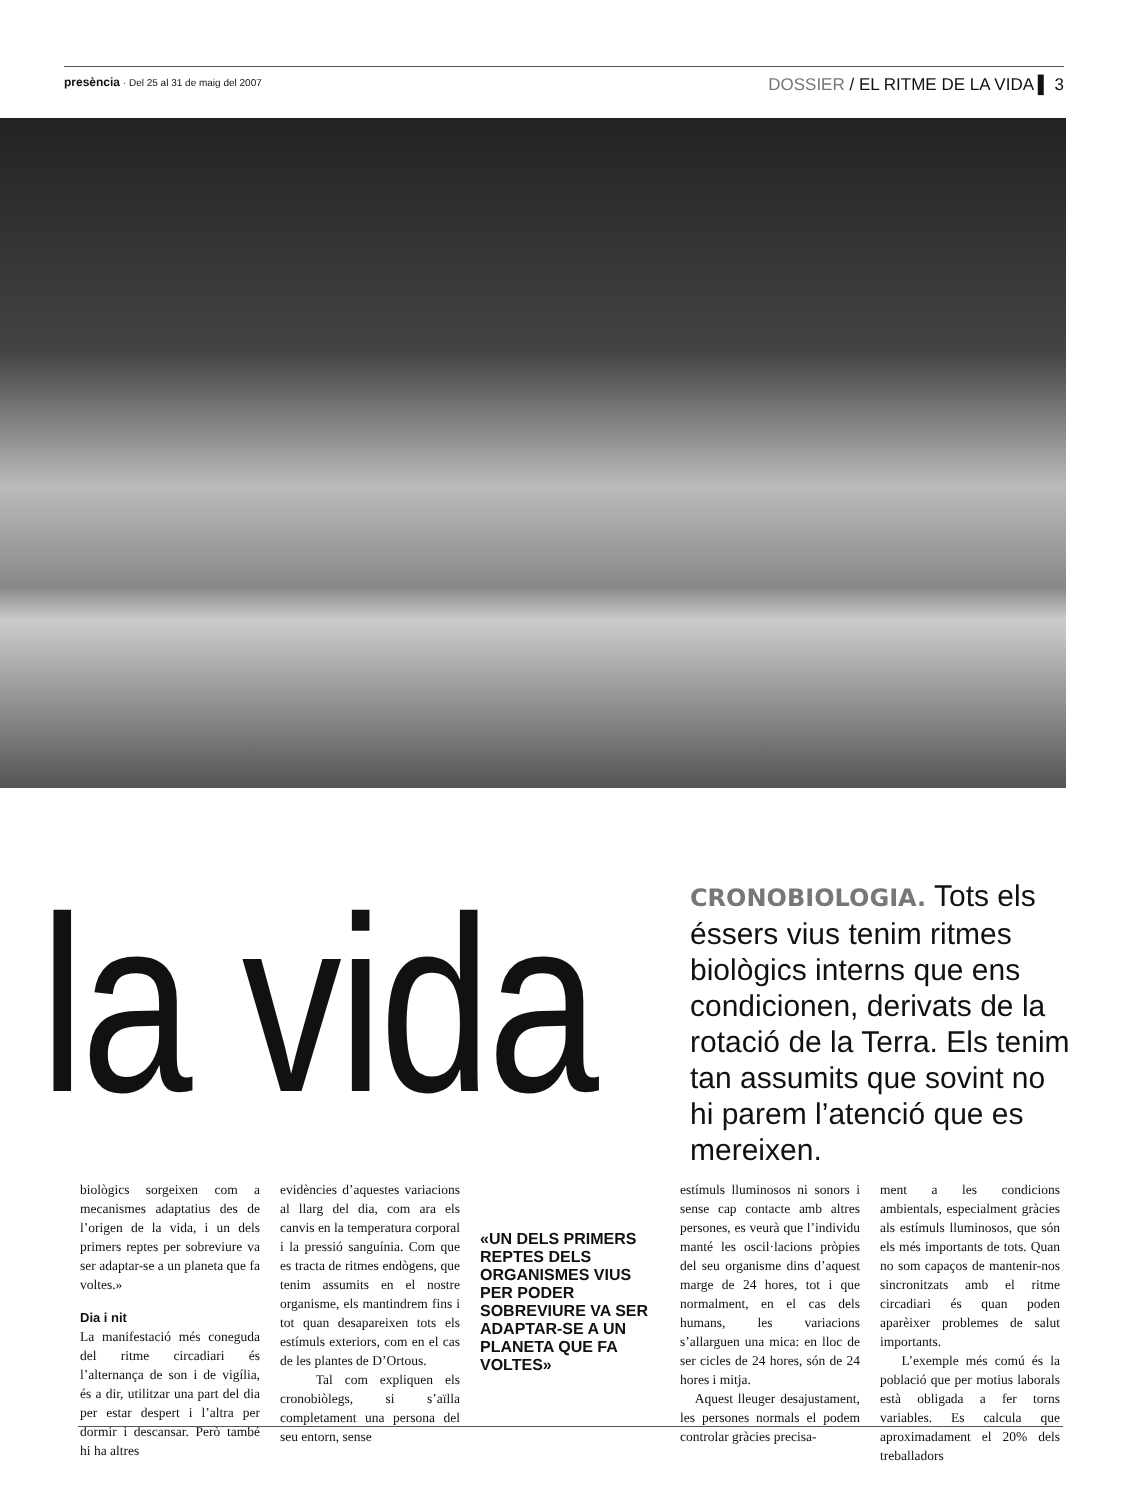presència · Del 25 al 31 de maig del 2007
DOSSIER / EL RITME DE LA VIDA ▌ 3
la vida
CRONOBIOLOGIA. Tots els éssers vius tenim ritmes biològics interns que ens condicionen, derivats de la rotació de la Terra. Els tenim tan assumits que sovint no hi parem l’atenció que es mereixen.
biològics sorgeixen com a mecanismes adaptatius des de l’origen de la vida, i un dels primers reptes per sobreviure va ser adaptar-se a un planeta que fa voltes.»
Dia i nit
La manifestació més coneguda del ritme circadiari és l’alternança de son i de vigília, és a dir, utilitzar una part del dia per estar despert i l’altra per dormir i descansar. Però també hi ha altres
evidències d’aquestes variacions al llarg del dia, com ara els canvis en la temperatura corporal i la pressió sanguínia. Com que es tracta de ritmes endògens, que tenim assumits en el nostre organisme, els mantindrem fins i tot quan desapareixen tots els estímuls exteriors, com en el cas de les plantes de D’Ortous.
Tal com expliquen els cronobiòlegs, si s’aïlla completament una persona del seu entorn, sense
«UN DELS PRIMERS REPTES DELS ORGANISMES VIUS PER PODER SOBREVIURE VA SER ADAPTAR-SE A UN PLANETA QUE FA VOLTES»
estímuls lluminosos ni sonors i sense cap contacte amb altres persones, es veurà que l’individu manté les oscil·lacions pròpies del seu organisme dins d’aquest marge de 24 hores, tot i que normalment, en el cas dels humans, les variacions s’allarguen una mica: en lloc de ser cicles de 24 hores, són de 24 hores i mitja.
Aquest lleuger desajustament, les persones normals el podem controlar gràcies precisa-
ment a les condicions ambientals, especialment gràcies als estímuls lluminosos, que són els més importants de tots. Quan no som capaços de mantenir-nos sincronitzats amb el ritme circadiari és quan poden aparèixer problemes de salut importants.
L’exemple més comú és la població que per motius laborals està obligada a fer torns variables. Es calcula que aproximadament el 20% dels treballadors